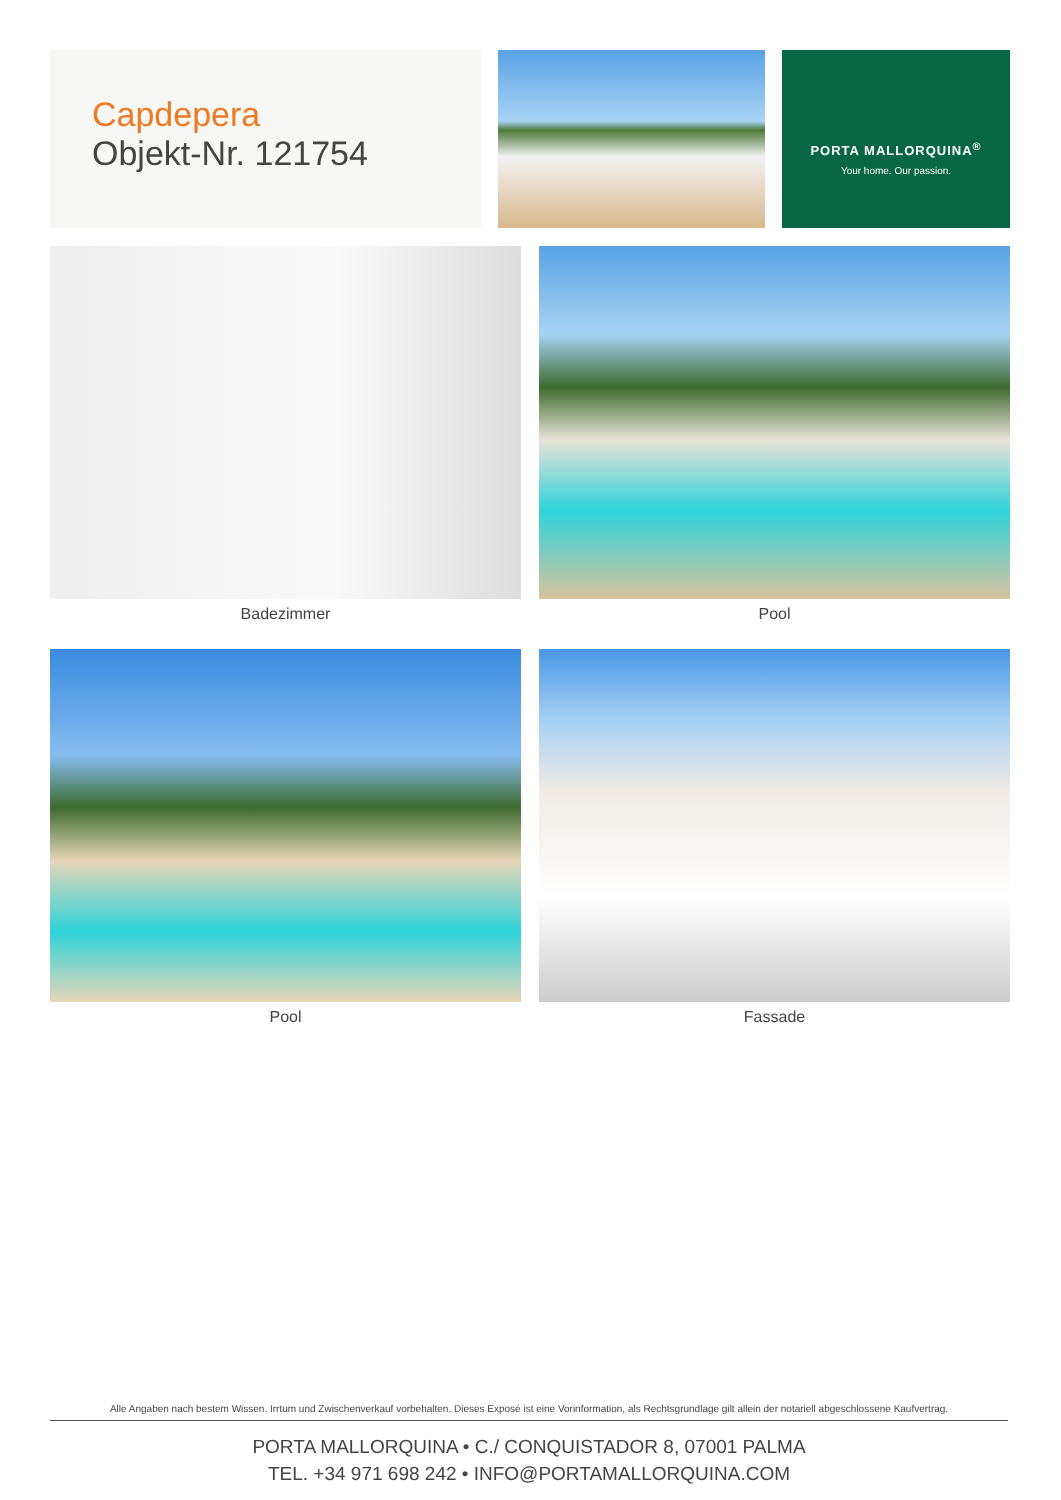Capdepera
Objekt-Nr. 121754
PORTA MALLORQUINA<sup>®</sup>
Your home. Our passion.
Badezimmer
Pool
Pool
Fassade
Alle Angaben nach bestem Wissen. Irrtum und Zwischenverkauf vorbehalten. Dieses Exposé ist eine Vorinformation, als Rechtsgrundlage gilt allein der notariell abgeschlossene Kaufvertrag.
PORTA MALLORQUINA • C./ CONQUISTADOR 8, 07001 PALMA
TEL. +34 971 698 242 • INFO@PORTAMALLORQUINA.COM